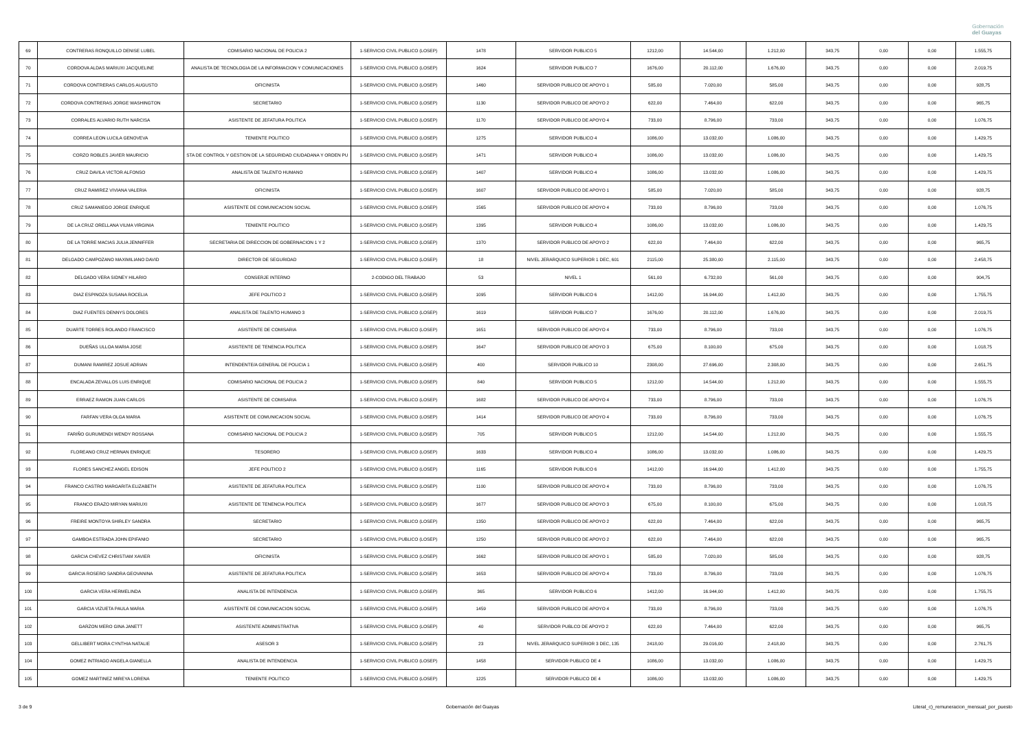Gobernación
del Guayas
| 69 | CONTRERAS RONQUILLO DENISE LUBEL | COMISARIO NACIONAL DE POLICIA 2 | 1-SERVICIO CIVIL PUBLICO (LOSEP) | 1478 | SERVIDOR PUBLICO 5 | 1212,00 | 14.544,00 | 1.212,00 | 343,75 | 0,00 | 0,00 | 1.555,75 |
| 70 | CORDOVA ALDAS MARIUXI JACQUELINE | ANALISTA DE TECNOLOGIA DE LA INFORMACION Y COMUNICACIONES | 1-SERVICIO CIVIL PUBLICO (LOSEP) | 1624 | SERVIDOR PUBLICO 7 | 1676,00 | 20.112,00 | 1.676,00 | 343,75 | 0,00 | 0,00 | 2.019,75 |
| 71 | CORDOVA CONTRERAS CARLOS AUGUSTO | OFICINISTA | 1-SERVICIO CIVIL PUBLICO (LOSEP) | 1460 | SERVIDOR PUBLICO DE APOYO 1 | 585,00 | 7.020,00 | 585,00 | 343,75 | 0,00 | 0,00 | 928,75 |
| 72 | CORDOVA CONTRERAS JORGE WASHINGTON | SECRETARIO | 1-SERVICIO CIVIL PUBLICO (LOSEP) | 1130 | SERVIDOR PUBLICO DE APOYO 2 | 622,00 | 7.464,00 | 622,00 | 343,75 | 0,00 | 0,00 | 965,75 |
| 73 | CORRALES ALVARIO RUTH NARCISA | ASISTENTE DE JEFATURA POLITICA | 1-SERVICIO CIVIL PUBLICO (LOSEP) | 1170 | SERVIDOR PUBLICO DE APOYO 4 | 733,00 | 8.796,00 | 733,00 | 343,75 | 0,00 | 0,00 | 1.076,75 |
| 74 | CORREA LEON LUCILA GENOVEVA | TENIENTE POLITICO | 1-SERVICIO CIVIL PUBLICO (LOSEP) | 1275 | SERVIDOR PUBLICO 4 | 1086,00 | 13.032,00 | 1.086,00 | 343,75 | 0,00 | 0,00 | 1.429,75 |
| 75 | CORZO ROBLES JAVIER MAURICIO | STA DE CONTROL Y GESTION DE LA SEGURIDAD CIUDADANA Y ORDEN PU | 1-SERVICIO CIVIL PUBLICO (LOSEP) | 1471 | SERVIDOR PUBLICO 4 | 1086,00 | 13.032,00 | 1.086,00 | 343,75 | 0,00 | 0,00 | 1.429,75 |
| 76 | CRUZ DAVILA VICTOR ALFONSO | ANALISTA DE TALENTO HUMANO | 1-SERVICIO CIVIL PUBLICO (LOSEP) | 1407 | SERVIDOR PUBLICO 4 | 1086,00 | 13.032,00 | 1.086,00 | 343,75 | 0,00 | 0,00 | 1.429,75 |
| 77 | CRUZ RAMIREZ VIVIANA VALERIA | OFICINISTA | 1-SERVICIO CIVIL PUBLICO (LOSEP) | 1607 | SERVIDOR PUBLICO DE APOYO 1 | 585,00 | 7.020,00 | 585,00 | 343,75 | 0,00 | 0,00 | 928,75 |
| 78 | CRUZ SAMANIEGO JORGE ENRIQUE | ASISTENTE DE COMUNICACION SOCIAL | 1-SERVICIO CIVIL PUBLICO (LOSEP) | 1565 | SERVIDOR PUBLICO DE APOYO 4 | 733,00 | 8.796,00 | 733,00 | 343,75 | 0,00 | 0,00 | 1.076,75 |
| 79 | DE LA CRUZ ORELLANA VILMA VIRGINIA | TENIENTE POLITICO | 1-SERVICIO CIVIL PUBLICO (LOSEP) | 1395 | SERVIDOR PUBLICO 4 | 1086,00 | 13.032,00 | 1.086,00 | 343,75 | 0,00 | 0,00 | 1.429,75 |
| 80 | DE LA TORRE MACIAS JULIA JENNIFFER | SECRETARIA DE DIRECCION DE GOBERNACION 1 Y 2 | 1-SERVICIO CIVIL PUBLICO (LOSEP) | 1370 | SERVIDOR PUBLICO DE APOYO 2 | 622,00 | 7.464,00 | 622,00 | 343,75 | 0,00 | 0,00 | 965,75 |
| 81 | DELGADO CAMPOZANO MAXIMILIANO DAVID | DIRECTOR DE SEGURIDAD | 1-SERVICIO CIVIL PUBLICO (LOSEP) | 18 | NIVEL JERARQUICO SUPERIOR 1 DEC, 601 | 2115,00 | 25.380,00 | 2.115,00 | 343,75 | 0,00 | 0,00 | 2.458,75 |
| 82 | DELGADO VERA SIDNEY HILARIO | CONSERJE INTERNO | 2-CODIGO DEL TRABAJO | 53 | NIVEL 1 | 561,00 | 6.732,00 | 561,00 | 343,75 | 0,00 | 0,00 | 904,75 |
| 83 | DIAZ ESPINOZA SUSANA ROCELIA | JEFE POLITICO 2 | 1-SERVICIO CIVIL PUBLICO (LOSEP) | 1095 | SERVIDOR PUBLICO 6 | 1412,00 | 16.944,00 | 1.412,00 | 343,75 | 0,00 | 0,00 | 1.755,75 |
| 84 | DIAZ FUENTES DENNYS DOLORES | ANALISTA DE TALENTO HUMANO 3 | 1-SERVICIO CIVIL PUBLICO (LOSEP) | 1619 | SERVIDOR PUBLICO 7 | 1676,00 | 20.112,00 | 1.676,00 | 343,75 | 0,00 | 0,00 | 2.019,75 |
| 85 | DUARTE TORRES ROLANDO FRANCISCO | ASISTENTE DE COMISARIA | 1-SERVICIO CIVIL PUBLICO (LOSEP) | 1651 | SERVIDOR PUBLICO DE APOYO 4 | 733,00 | 8.796,00 | 733,00 | 343,75 | 0,00 | 0,00 | 1.076,75 |
| 86 | DUEÑAS ULLOA MARIA JOSE | ASISTENTE DE TENENCIA POLITICA | 1-SERVICIO CIVIL PUBLICO (LOSEP) | 1647 | SERVIDOR PUBLICO DE APOYO 3 | 675,00 | 8.100,00 | 675,00 | 343,75 | 0,00 | 0,00 | 1.018,75 |
| 87 | DUMANI RAMIREZ JOSUE ADRIAN | INTENDENTE/A GENERAL DE POLICIA 1 | 1-SERVICIO CIVIL PUBLICO (LOSEP) | 400 | SERVIDOR PUBLICO 10 | 2308,00 | 27.696,00 | 2.308,00 | 343,75 | 0,00 | 0,00 | 2.651,75 |
| 88 | ENCALADA ZEVALLOS LUIS ENRIQUE | COMISARIO NACIONAL DE POLICIA 2 | 1-SERVICIO CIVIL PUBLICO (LOSEP) | 840 | SERVIDOR PUBLICO 5 | 1212,00 | 14.544,00 | 1.212,00 | 343,75 | 0,00 | 0,00 | 1.555,75 |
| 89 | ERRAEZ RAMON JUAN CARLOS | ASISTENTE DE COMISARIA | 1-SERVICIO CIVIL PUBLICO (LOSEP) | 1682 | SERVIDOR PUBLICO DE APOYO 4 | 733,00 | 8.796,00 | 733,00 | 343,75 | 0,00 | 0,00 | 1.076,75 |
| 90 | FARFAN VERA OLGA MARIA | ASISTENTE DE COMUNICACION SOCIAL | 1-SERVICIO CIVIL PUBLICO (LOSEP) | 1414 | SERVIDOR PUBLICO DE APOYO 4 | 733,00 | 8.796,00 | 733,00 | 343,75 | 0,00 | 0,00 | 1.076,75 |
| 91 | FARIÑO GURUMENDI WENDY ROSSANA | COMISARIO NACIONAL DE POLICIA 2 | 1-SERVICIO CIVIL PUBLICO (LOSEP) | 705 | SERVIDOR PUBLICO 5 | 1212,00 | 14.544,00 | 1.212,00 | 343,75 | 0,00 | 0,00 | 1.555,75 |
| 92 | FLOREANO CRUZ HERNAN ENRIQUE | TESORERO | 1-SERVICIO CIVIL PUBLICO (LOSEP) | 1633 | SERVIDOR PUBLICO 4 | 1086,00 | 13.032,00 | 1.086,00 | 343,75 | 0,00 | 0,00 | 1.429,75 |
| 93 | FLORES SANCHEZ ANGEL EDISON | JEFE POLITICO 2 | 1-SERVICIO CIVIL PUBLICO (LOSEP) | 1165 | SERVIDOR PUBLICO 6 | 1412,00 | 16.944,00 | 1.412,00 | 343,75 | 0,00 | 0,00 | 1.755,75 |
| 94 | FRANCO CASTRO MARGARITA ELIZABETH | ASISTENTE DE JEFATURA POLITICA | 1-SERVICIO CIVIL PUBLICO (LOSEP) | 1100 | SERVIDOR PUBLICO DE APOYO 4 | 733,00 | 8.796,00 | 733,00 | 343,75 | 0,00 | 0,00 | 1.076,75 |
| 95 | FRANCO ERAZO MIRYAN MARIUXI | ASISTENTE DE TENENCIA POLITICA | 1-SERVICIO CIVIL PUBLICO (LOSEP) | 1677 | SERVIDOR PUBLICO DE APOYO 3 | 675,00 | 8.100,00 | 675,00 | 343,75 | 0,00 | 0,00 | 1.018,75 |
| 96 | FREIRE MONTOYA SHIRLEY SANDRA | SECRETARIO | 1-SERVICIO CIVIL PUBLICO (LOSEP) | 1350 | SERVIDOR PUBLICO DE APOYO 2 | 622,00 | 7.464,00 | 622,00 | 343,75 | 0,00 | 0,00 | 965,75 |
| 97 | GAMBOA ESTRADA JOHN EPIFANIO | SECRETARIO | 1-SERVICIO CIVIL PUBLICO (LOSEP) | 1250 | SERVIDOR PUBLICO DE APOYO 2 | 622,00 | 7.464,00 | 622,00 | 343,75 | 0,00 | 0,00 | 965,75 |
| 98 | GARCIA CHEVEZ CHRISTIAM XAVIER | OFICINISTA | 1-SERVICIO CIVIL PUBLICO (LOSEP) | 1662 | SERVIDOR PUBLICO DE APOYO 1 | 585,00 | 7.020,00 | 585,00 | 343,75 | 0,00 | 0,00 | 928,75 |
| 99 | GARCIA ROSERO SANDRA GEOVANINA | ASISTENTE DE JEFATURA POLITICA | 1-SERVICIO CIVIL PUBLICO (LOSEP) | 1653 | SERVIDOR PUBLICO DE APOYO 4 | 733,00 | 8.796,00 | 733,00 | 343,75 | 0,00 | 0,00 | 1.076,75 |
| 100 | GARCIA VERA HERMELINDA | ANALISTA DE INTENDENCIA | 1-SERVICIO CIVIL PUBLICO (LOSEP) | 365 | SERVIDOR PUBLICO 6 | 1412,00 | 16.944,00 | 1.412,00 | 343,75 | 0,00 | 0,00 | 1.755,75 |
| 101 | GARCIA VIZUETA PAULA MARIA | ASISTENTE DE COMUNICACION SOCIAL | 1-SERVICIO CIVIL PUBLICO (LOSEP) | 1459 | SERVIDOR PUBLICO DE APOYO 4 | 733,00 | 8.796,00 | 733,00 | 343,75 | 0,00 | 0,00 | 1.076,75 |
| 102 | GARZON MERO GINA JANETT | ASISTENTE ADMINISTRATIVA | 1-SERVICIO CIVIL PUBLICO (LOSEP) | 40 | SERVIDOR PUBLCO DE APOYO 2 | 622,00 | 7.464,00 | 622,00 | 343,75 | 0,00 | 0,00 | 965,75 |
| 103 | GELLIBERT MORA CYNTHIA NATALIE | ASESOR 3 | 1-SERVICIO CIVIL PUBLICO (LOSEP) | 23 | NIVEL JERARQUICO SUPERIOR 3 DEC, 135 | 2418,00 | 29.016,00 | 2.418,00 | 343,75 | 0,00 | 0,00 | 2.761,75 |
| 104 | GOMEZ INTRIAGO ANGELA GIANELLA | ANALISTA DE INTENDENCIA | 1-SERVICIO CIVIL PUBLICO (LOSEP) | 1458 | SERVIDOR PUBLICO DE 4 | 1086,00 | 13.032,00 | 1.086,00 | 343,75 | 0,00 | 0,00 | 1.429,75 |
| 105 | GOMEZ MARTINEZ MIREYA LORENA | TENIENTE POLITICO | 1-SERVICIO CIVIL PUBLICO (LOSEP) | 1225 | SERVIDOR PUBLICO DE 4 | 1086,00 | 13.032,00 | 1.086,00 | 343,75 | 0,00 | 0,00 | 1.429,75 |
3 de 9 Gobernación del Guayas Literal_c)_remuneracion_mensual_por_puesto